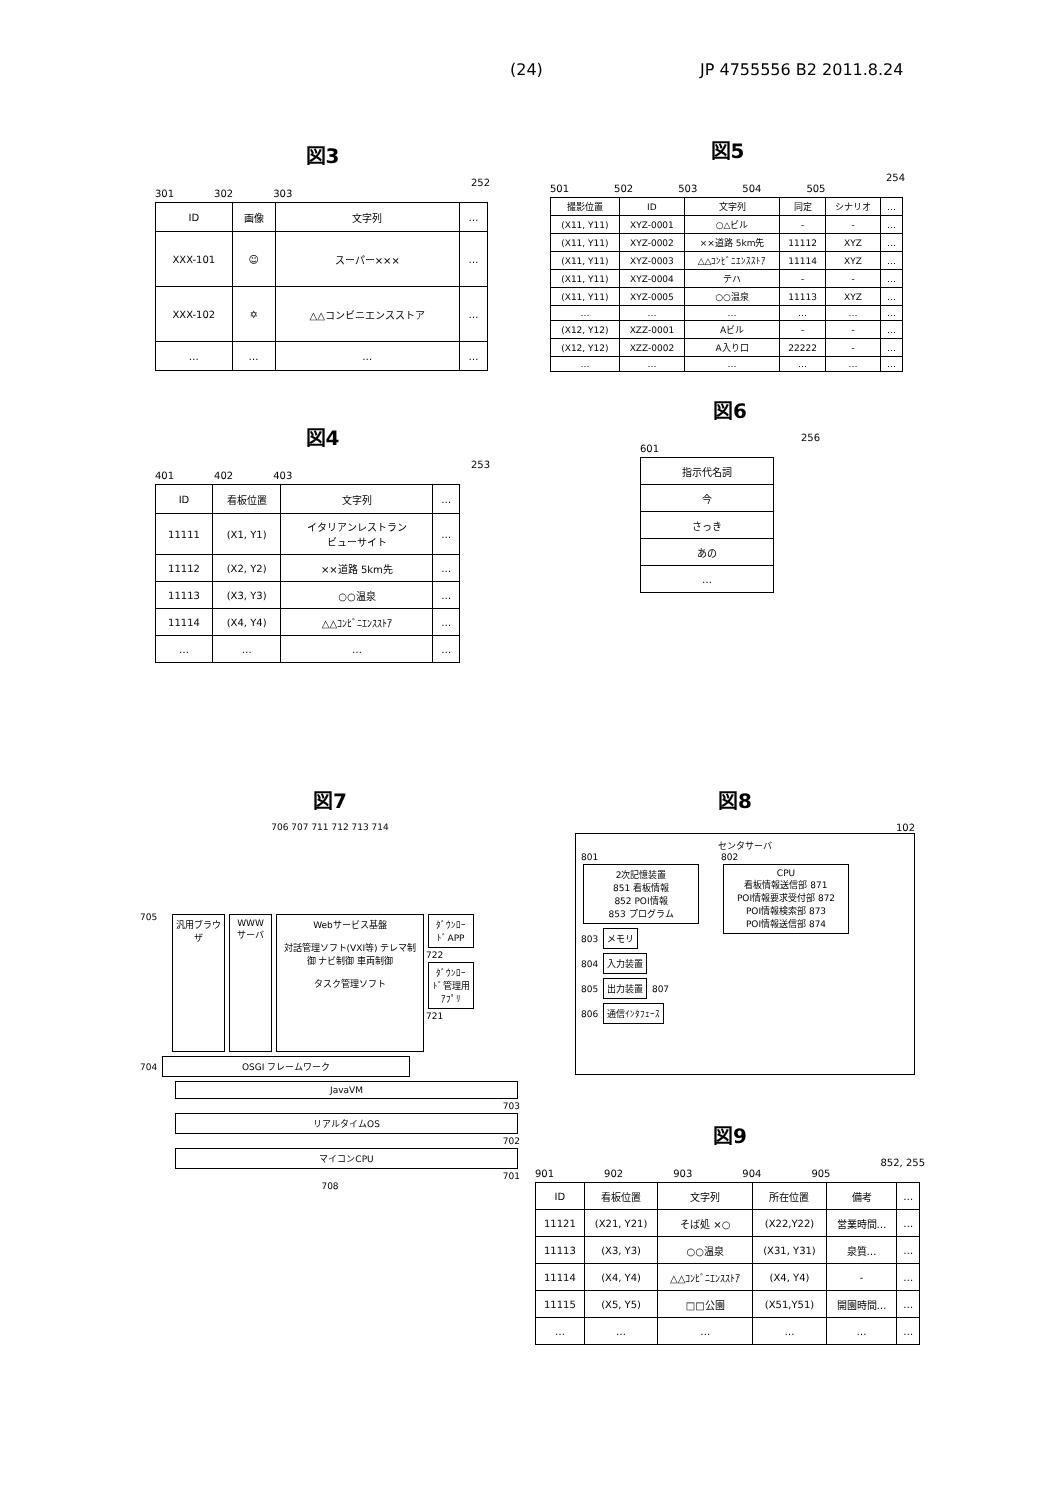(24) JP 4755556 B2 2011.8.24
図3
252
301 302 303
| ID | 画像 | 文字列 | … |
| --- | --- | --- | --- |
| XXX-101 | ☺ | スーパー××× | … |
| XXX-102 | ✡ | △△コンビニエンスストア | … |
| … | … | … | … |
図4
253
401 402 403
| ID | 看板位置 | 文字列 | … |
| --- | --- | --- | --- |
| 11111 | (X1, Y1) | イタリアンレストラン ビューサイト | … |
| 11112 | (X2, Y2) | ××道路 5km先 | … |
| 11113 | (X3, Y3) | ○○温泉 | … |
| 11114 | (X4, Y4) | △△ｺﾝﾋﾞﾆｴﾝｽｽﾄｱ | … |
| … | … | … | … |
図5
254
501 502 503 504 505
| 撮影位置 | ID | 文字列 | 同定 | シナリオ | … |
| --- | --- | --- | --- | --- | --- |
| (X11, Y11) | XYZ-0001 | ○△ビル | - | - | … |
| (X11, Y11) | XYZ-0002 | ××道路 5km先 | 11112 | XYZ | … |
| (X11, Y11) | XYZ-0003 | △△ｺﾝﾋﾞﾆｴﾝｽｽﾄｱ | 11114 | XYZ | … |
| (X11, Y11) | XYZ-0004 | テハ | - | - | … |
| (X11, Y11) | XYZ-0005 | ○○温泉 | 11113 | XYZ | … |
| … | … | … | … | … | … |
| (X12, Y12) | XZZ-0001 | Aビル | - | - | … |
| (X12, Y12) | XZZ-0002 | A入り口 | 22222 | - | … |
| … | … | … | … | … | … |
図6
256
601
| 指示代名詞 |
| --- |
| 今 |
| さっき |
| あの |
| … |
図7
706 707 711 712 713 714
705
汎用ブラウザ
WWWサーバ
Webサービス基盤
対話管理ソフト(VXI等) テレマ制御 ナビ制御 車両制御
タスク管理ソフト
ﾀﾞｳﾝﾛｰﾄﾞAPP
722
ﾀﾞｳﾝﾛｰﾄﾞ管理用ｱﾌﾟﾘ
721
704 OSGI フレームワーク
JavaVM
703
リアルタイムOS
702
マイコンCPU
701
708
図8
102
センタサーバ
801
2次記憶装置
851 看板情報
852 POI情報
853 プログラム
803 メモリ
804 入力装置
805 出力装置 807
806 通信ｲﾝﾀﾌｪｰｽ
802
CPU
看板情報送信部 871
POI情報要求受付部 872
POI情報検索部 873
POI情報送信部 874
図9
852, 255
901 902 903 904 905
| ID | 看板位置 | 文字列 | 所在位置 | 備考 | … |
| --- | --- | --- | --- | --- | --- |
| 11121 | (X21, Y21) | そば処 ×○ | (X22,Y22) | 営業時間… | … |
| 11113 | (X3, Y3) | ○○温泉 | (X31, Y31) | 泉質… | … |
| 11114 | (X4, Y4) | △△ｺﾝﾋﾞﾆｴﾝｽｽﾄｱ | (X4, Y4) | - | … |
| 11115 | (X5, Y5) | □□公園 | (X51,Y51) | 開園時間… | … |
| … | … | … | … | … | … |